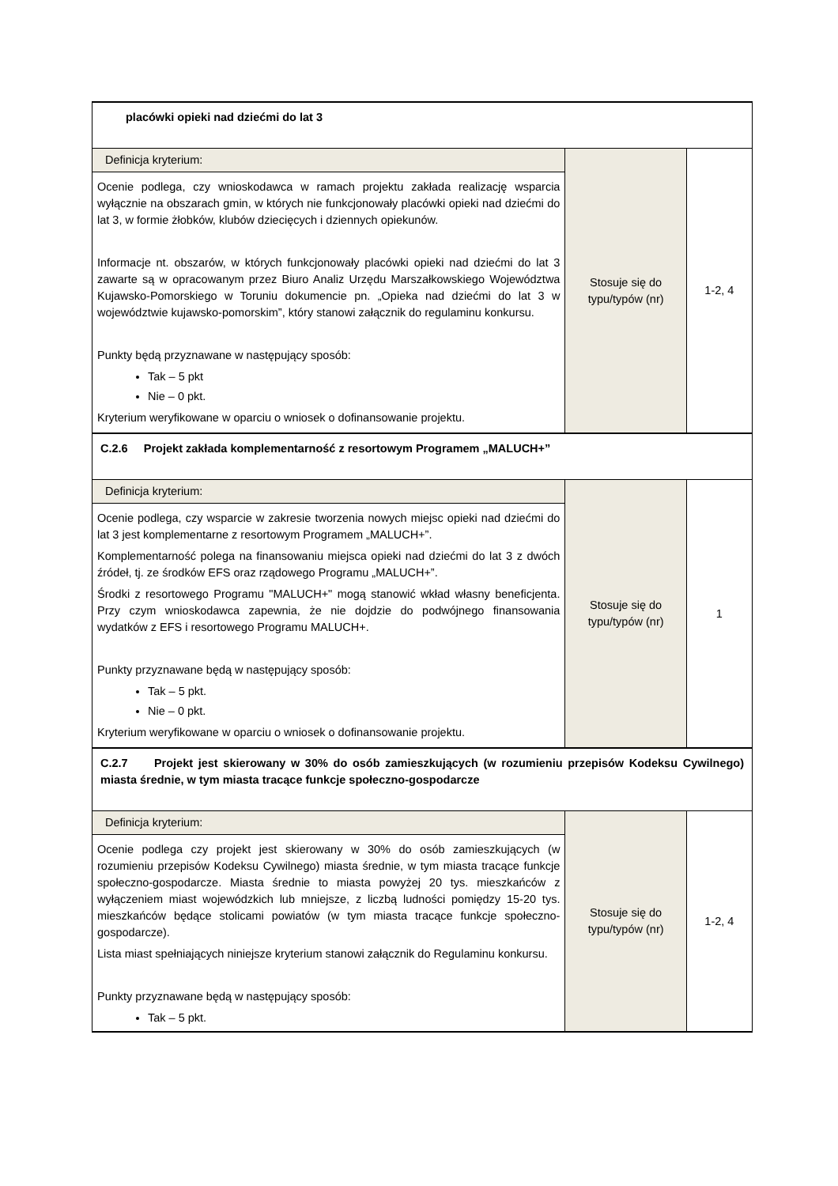| placówki opieki nad dziećmi do lat 3 | | |
| Definicja kryterium: Ocenie podlega, czy wnioskodawca w ramach projektu zakłada realizację wsparcia wyłącznie na obszarach gmin, w których nie funkcjonowały placówki opieki nad dziećmi do lat 3, w formie żłobków, klubów dziecięcych i dziennych opiekunów. Informacje nt. obszarów, w których funkcjonowały placówki opieki nad dziećmi do lat 3 zawarte są w opracowanym przez Biuro Analiz Urzędu Marszałkowskiego Województwa Kujawsko-Pomorskiego w Toruniu dokumencie pn. „Opieka nad dziećmi do lat 3 w województwie kujawsko-pomorskim”, który stanowi załącznik do regulaminu konkursu. Punkty będą przyznawane w następujący sposób: Tak – 5 pkt Nie – 0 pkt. Kryterium weryfikowane w oparciu o wniosek o dofinansowanie projektu. | Stosuje się do typu/typów (nr) | 1-2, 4 |
| C.2.6 Projekt zakłada komplementarność z resortowym Programem „MALUCH+” | | |
| Definicja kryterium: Ocenie podlega, czy wsparcie w zakresie tworzenia nowych miejsc opieki nad dziećmi do lat 3 jest komplementarne z resortowym Programem „MALUCH+”. Komplementarność polega na finansowaniu miejsca opieki nad dziećmi do lat 3 z dwóch źródeł, tj. ze środków EFS oraz rządowego Programu „MALUCH+”. Środki z resortowego Programu "MALUCH+" mogą stanowić wkład własny beneficjenta. Przy czym wnioskodawca zapewnia, że nie dojdzie do podwójnego finansowania wydatków z EFS i resortowego Programu MALUCH+. Punkty przyznawane będą w następujący sposób: Tak – 5 pkt. Nie – 0 pkt. Kryterium weryfikowane w oparciu o wniosek o dofinansowanie projektu. | Stosuje się do typu/typów (nr) | 1 |
| C.2.7 Projekt jest skierowany w 30% do osób zamieszkujących (w rozumieniu przepisów Kodeksu Cywilnego) miasta średnie, w tym miasta tracące funkcje społeczno-gospodarcze | | |
| Definicja kryterium: Ocenie podlega czy projekt jest skierowany w 30% do osób zamieszkujących (w rozumieniu przepisów Kodeksu Cywilnego) miasta średnie, w tym miasta tracące funkcje społeczno-gospodarcze. Miasta średnie to miasta powyżej 20 tys. mieszkańców z wyłączeniem miast wojewódzkich lub mniejsze, z liczbą ludności pomiędzy 15-20 tys. mieszkańców będące stolicami powiatów (w tym miasta tracące funkcje społeczno-gospodarcze). Lista miast spełniających niniejsze kryterium stanowi załącznik do Regulaminu konkursu. Punkty przyznawane będą w następujący sposób: Tak – 5 pkt. | Stosuje się do typu/typów (nr) | 1-2, 4 |